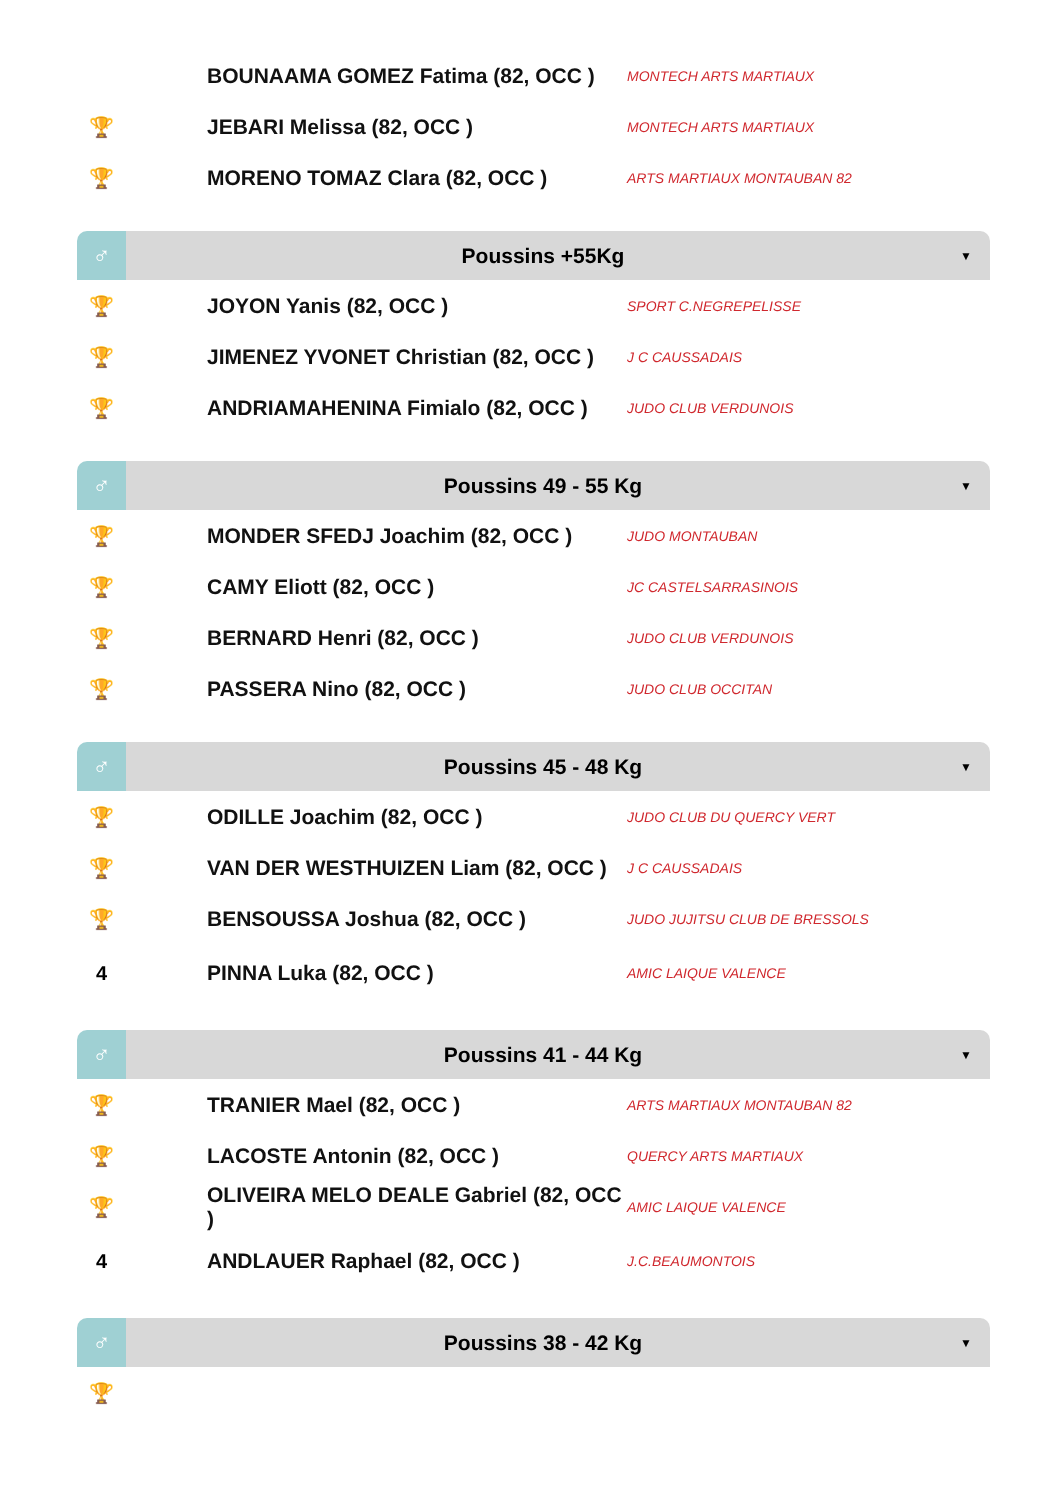| | BOUNAAMA GOMEZ Fatima (82, OCC ) | MONTECH ARTS MARTIAUX | |
| 🏆 | JEBARI Melissa (82, OCC ) | MONTECH ARTS MARTIAUX | |
| 🏆 | MORENO TOMAZ Clara (82, OCC ) | ARTS MARTIAUX MONTAUBAN 82 | |
| ♂ | Poussins +55Kg | | ▼ |
| 🏆 | JOYON Yanis (82, OCC ) | SPORT C.NEGREPELISSE | |
| 🏆 | JIMENEZ YVONET Christian (82, OCC ) | J C CAUSSADAIS | |
| 🏆 | ANDRIAMAHENINA Fimialo (82, OCC ) | JUDO CLUB VERDUNOIS | |
| ♂ | Poussins 49 - 55 Kg | | ▼ |
| 🏆 | MONDER SFEDJ Joachim (82, OCC ) | JUDO MONTAUBAN | |
| 🏆 | CAMY Eliott (82, OCC ) | JC CASTELSARRASINOIS | |
| 🏆 | BERNARD Henri (82, OCC ) | JUDO CLUB VERDUNOIS | |
| 🏆 | PASSERA Nino (82, OCC ) | JUDO CLUB OCCITAN | |
| ♂ | Poussins 45 - 48 Kg | | ▼ |
| 🏆 | ODILLE Joachim (82, OCC ) | JUDO CLUB DU QUERCY VERT | |
| 🏆 | VAN DER WESTHUIZEN Liam (82, OCC ) | J C CAUSSADAIS | |
| 🏆 | BENSOUSSA Joshua (82, OCC ) | JUDO JUJITSU CLUB DE BRESSOLS | |
| 4 | PINNA Luka (82, OCC ) | AMIC LAIQUE VALENCE | |
| ♂ | Poussins 41 - 44 Kg | | ▼ |
| 🏆 | TRANIER Mael (82, OCC ) | ARTS MARTIAUX MONTAUBAN 82 | |
| 🏆 | LACOSTE Antonin (82, OCC ) | QUERCY ARTS MARTIAUX | |
| 🏆 | OLIVEIRA MELO DEALE Gabriel (82, OCC ) | AMIC LAIQUE VALENCE | |
| 4 | ANDLAUER Raphael (82, OCC ) | J.C.BEAUMONTOIS | |
| ♂ | Poussins 38 - 42 Kg | | ▼ |
| 🏆 | | | |